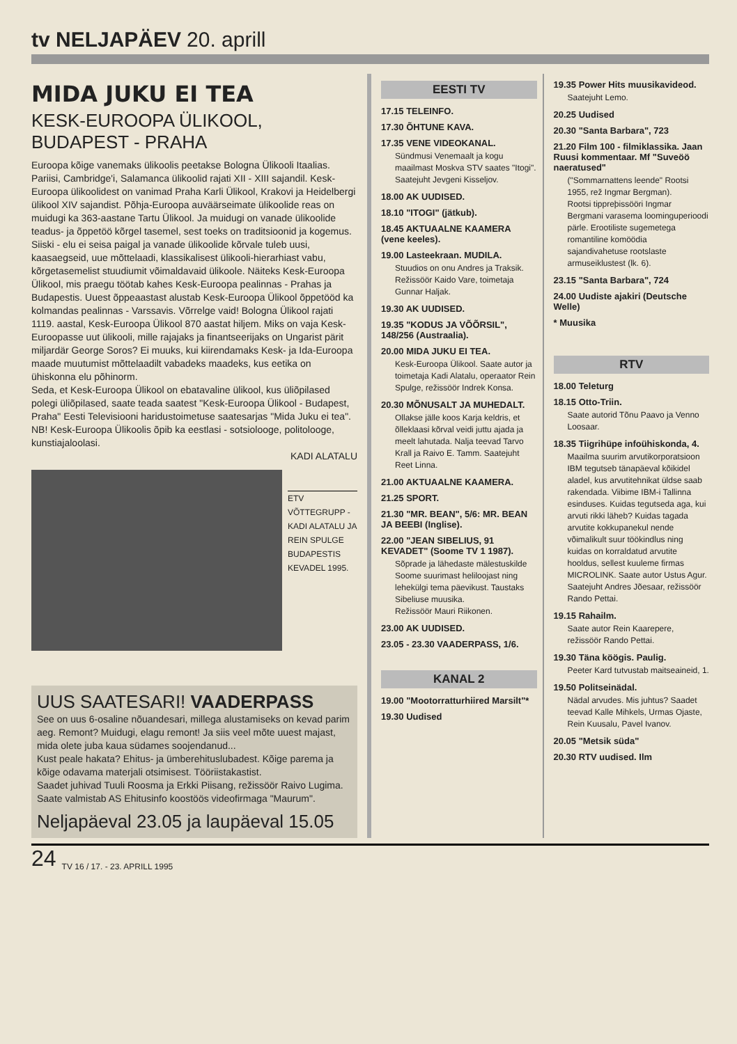tv NELJAPÄEV 20. aprill
MIDA JUKU EI TEA
KESK-EUROOPA ÜLIKOOL, BUDAPEST - PRAHA
Euroopa kõige vanemaks ülikoolis peetakse Bologna Ülikooli Itaalias. Pariisi, Cambridge'i, Salamanca ülikoolid rajati XII - XIII sajandil. Kesk-Euroopa ülikoolidest on vanimad Praha Karli Ülikool, Krakovi ja Heidelbergi ülikool XIV sajandist. Põhja-Euroopa auväärseimate ülikoolide reas on muidugi ka 363-aastane Tartu Ülikool. Ja muidugi on vanade ülikoolide teadus- ja õppetöö kõrgel tasemel, sest toeks on traditsioonid ja kogemus. Siiski - elu ei seisa paigal ja vanade ülikoolide kõrvale tuleb uusi, kaasaegseid, uue mõttelaadi, klassikalisest ülikooli-hierarhiast vabu, kõrgetasemelist stuudiumit võimaldavaid ülikoole. Näiteks Kesk-Euroopa Ülikool, mis praegu töötab kahes Kesk-Euroopa pealinnas - Prahas ja Budapestis. Uuest õppeaastast alustab Kesk-Euroopa Ülikool õppetööd ka kolmandas pealinnas - Varssavis. Võrrelge vaid! Bologna Ülikool rajati 1119. aastal, Kesk-Euroopa Ülikool 870 aastat hiljem. Miks on vaja Kesk-Euroopasse uut ülikooli, mille rajajaks ja finantseerijaks on Ungarist pärit miljardär George Soros? Ei muuks, kui kiirendamaks Kesk- ja Ida-Euroopa maade muutumist mõttelaadilt vabadeks maadeks, kus eetika on ühiskonna elu põhinorm.
Seda, et Kesk-Euroopa Ülikool on ebatavaline ülikool, kus üliõpilased polegi üliõpilased, saate teada saatest "Kesk-Euroopa Ülikool - Budapest, Praha" Eesti Televisiooni haridustoimetuse saatesarjas "Mida Juku ei tea".
NB! Kesk-Euroopa Ülikoolis õpib ka eestlasi - sotsioloogе, politolooge, kunstiajaloolasi.
KADI ALATALU
ETV VÕTTEGRUPP - KADI ALATALU JA REIN SPULGE BUDAPESTIS KEVADEL 1995.
UUS SAATESARI! VAADERPASS
See on uus 6-osaline nõuandesari, millega alustamiseks on kevad parim aeg. Remont? Muidugi, elagu remont! Ja siis veel mõte uuest majast, mida olete juba kaua südames soojendanud...
Kust peale hakata? Ehitus- ja ümberehituslubadest. Kõige parema ja kõige odavama materjali otsimisest. Tööriistakastist.
Saadet juhivad Tuuli Roosma ja Erkki Piisang, režissöör Raivo Lugima. Saate valmistab AS Ehitusinfo koostöös videofirmaga "Maurum".
Neljapäeval 23.05 ja laupäeval 15.05
EESTI TV
17.15 TELEINFO.
17.30 ÕHTUNE KAVA.
17.35 VENE VIDEOKANAL.
Sündmusi Venemaalt ja kogu maailmast Moskva STV saates "Itogi". Saatejuht Jevgeni Kisseljov.
18.00 AK UUDISED.
18.10 "ITOGI" (jätkub).
18.45 AKTUAALNE KAAMERA (vene keeles).
19.00 Lasteekraan. MUDILA.
Stuudios on onu Andres ja Traksik. Režissöör Kaido Vare, toimetaja Gunnar Haljak.
19.30 AK UUDISED.
19.35 "KODUS JA VÕÕRSIL", 148/256 (Austraalia).
20.00 MIDA JUKU EI TEA.
Kesk-Euroopa Ülikool. Saate autor ja toimetaja Kadi Alatalu, operaator Rein Spulge, režissöör Indrek Konsa.
20.30 MÕNUSALT JA MUHEDALT.
Ollakse jälle koos Karja keldris, et õlleklaasi kõrval veidi juttu ajada ja meelt lahutada. Nalja teevad Tarvo Krall ja Raivo E. Tamm. Saatejuht Reet Linna.
21.00 AKTUAALNE KAAMERA.
21.25 SPORT.
21.30 "MR. BEAN", 5/6: MR. BEAN JA BEEBI (Inglise).
22.00 "JEAN SIBELIUS, 91 KEVADET" (Soome TV 1 1987).
Sõprade ja lähedaste mälestuskilde Soome suurimast heliloojast ning lehekülgi tema päevikust. Taustaks Sibeliuse muusika.
Režissöör Mauri Riikonen.
23.00 AK UUDISED.
23.05 - 23.30 VAADERPASS, 1/6.
KANAL 2
19.00 "Mootorratturhiired Marsilt"*
19.30 Uudised
19.35 Power Hits muusikavideod.
Saatejuht Lemo.
20.25 Uudised
20.30 "Santa Barbara", 723
21.20 Film 100 - filmiklassika. Jaan Ruusi kommentaar. Mf "Suveöö naeratused"
("Sommarnattens leende" Rootsi 1955, rež Ingmar Bergman).
Rootsi tippreþissööri Ingmar Bergmani varasema loominguperioodi pärle. Erootiliste sugemetega romantiline komöödia sajandivahetuse rootslaste armuseiklustest (lk. 6).
23.15 "Santa Barbara", 724
24.00 Uudiste ajakiri (Deutsche Welle)
* Muusika
RTV
18.00 Teleturg
18.15 Otto-Triin.
Saate autorid Tõnu Paavo ja Venno Loosaar.
18.35 Tiigrihüpe infoühiskonda, 4.
Maailma suurim arvutikorporatsioon IBM tegutseb tänapäeval kõikidel aladel, kus arvutitehnikat üldse saab rakendada. Viibime IBM-i Tallinna esinduses. Kuidas tegutseda aga, kui arvuti rikki läheb? Kuidas tagada arvutite kokkupanekul nende võimalikult suur töökindlus ning kuidas on korraldatud arvutite hooldus, sellest kuuleme firmas MICROLINK. Saate autor Ustus Agur. Saatejuht Andres Jõesaar, režissöör Rando Pettai.
19.15 Rahailm.
Saate autor Rein Kaarepere, režissöör Rando Pettai.
19.30 Täna köögis. Paulig.
Peeter Kard tutvustab maitseaineid, 1.
19.50 Politseinädal.
Nädal arvudes. Mis juhtus? Saadet teevad Kalle Mihkels, Urmas Ojaste, Rein Kuusalu, Pavel Ivanov.
20.05 "Metsik süda"
20.30 RTV uudised. Ilm
24 TV 16 / 17. - 23. APRILL 1995